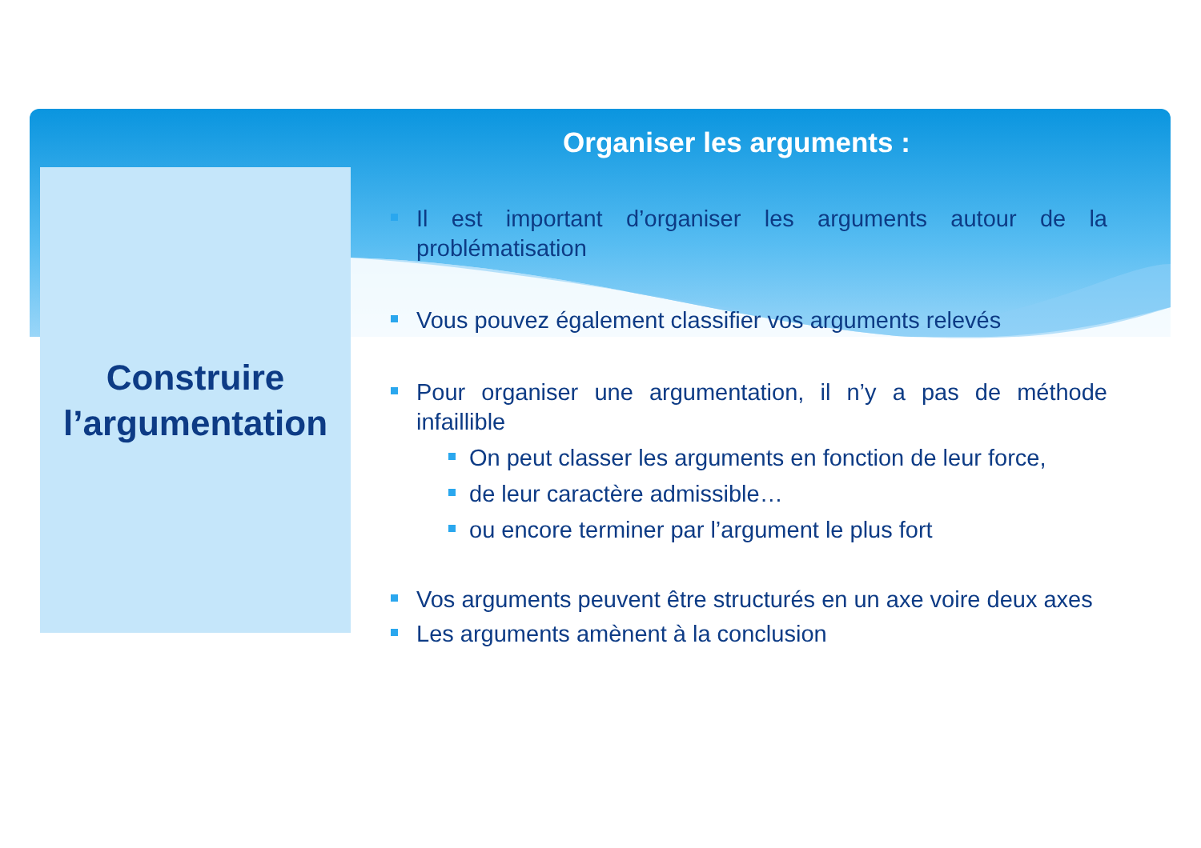Construire
l’argumentation
Organiser les arguments :
Il est important d’organiser les arguments autour de la problématisation
Vous pouvez également classifier vos arguments relevés
Pour organiser une argumentation, il n’y a pas de méthode infaillible
On peut classer les arguments en fonction de leur force,
de leur caractère admissible…
ou encore terminer par l’argument le plus fort
Vos arguments peuvent être structurés en un axe voire deux axes
Les arguments amènent à la conclusion